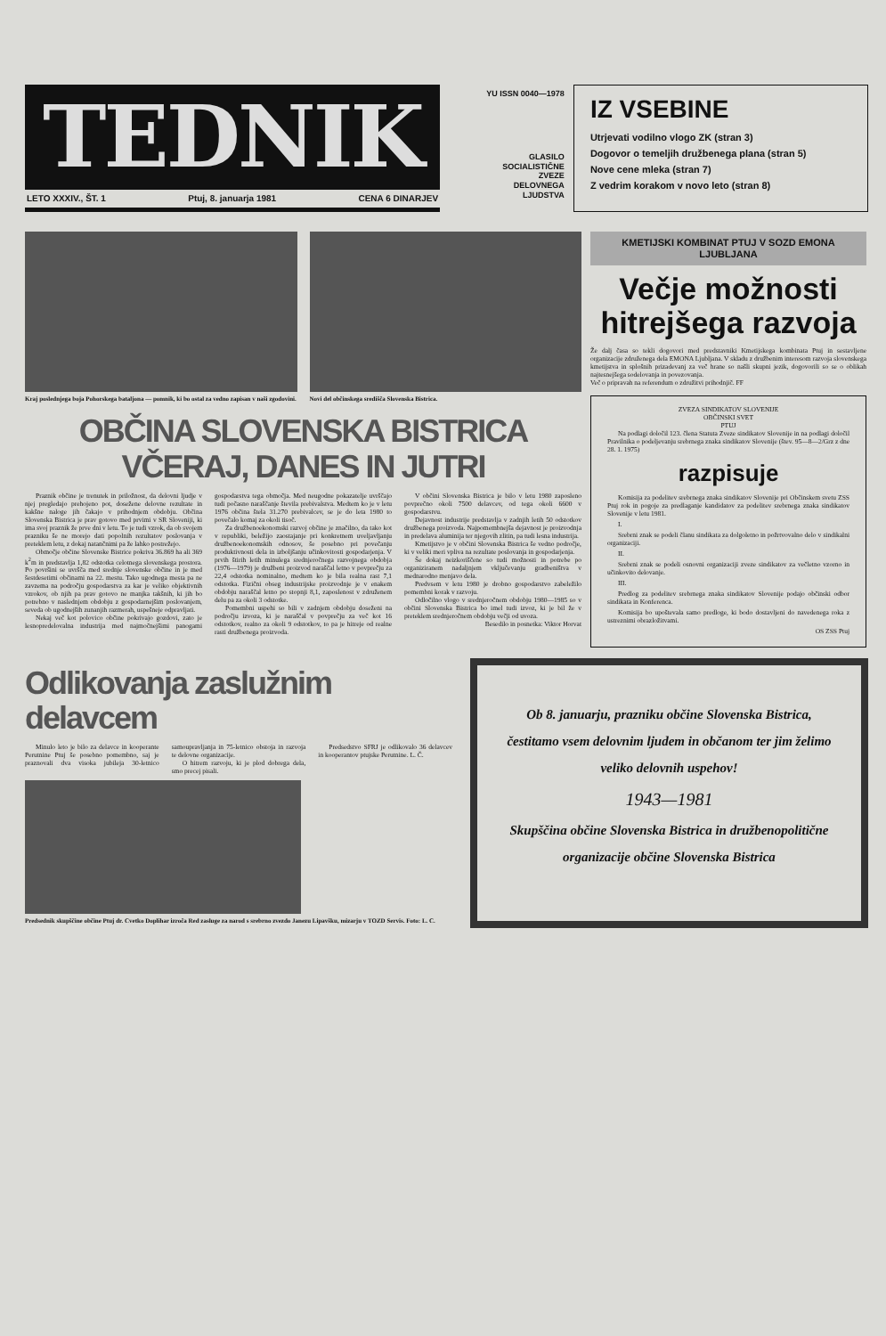TEDNIK
LETO XXXIV., ŠT. 1 Ptuj, 8. januarja 1981 CENA 6 DINARJEV
YU ISSN 0040—1978
GLASILO
SOCIALISTIČNE
ZVEZE
DELOVNEGA
LJUDSTVA
IZ VSEBINE
Utrjevati vodilno vlogo ZK (stran 3)
Dogovor o temeljih družbenega plana (stran 5)
Nove cene mleka (stran 7)
Z vedrim korakom v novo leto (stran 8)
Kraj poslednjega boja Pohorskega bataljona — pomnik, ki bo ostal za vedno zapisan v naši zgodovini.
Novi del občinskega središča Slovenska Bistrica.
OBČINA SLOVENSKA BISTRICA VČERAJ, DANES IN JUTRI
Praznik občine je trenutek in priložnost, da delovni ljudje v njej pregledajo prehojeno pot, dosežene delovne rezultate in kakšne naloge jih čakajo v prihodnjem obdobju. Občina Slovenska Bistrica je prav gotovo med prvimi v SR Sloveniji, ki ima svoj praznik že prve dni v letu. To je tudi vzrok, da ob svojem prazniku še ne morejo dati popolnih rezultatov poslovanja v preteklem letu, z dokaj natančnimi pa že lahko postrežejo.
Območje občine Slovenske Bistrice pokriva 36.869 ha ali 369 k<sup>2</sup>m in predstavlja 1,82 odstotka celotnega slovenskega prostora. Po površini se uvršča med srednje slovenske občine in je med šestdesetimi občinami na 22. mestu. Tako ugodnega mesta pa ne zavzema na področju gospodarstva za kar je veliko objektivnih vzrokov, ob njih pa prav gotovo ne manjka takšnih, ki jih bo potrebno v naslednjem obdobju z gospodarnejšim poslovanjem, seveda ob ugodnejših zunanjih razmerah, uspešneje odpravljati.
Nekaj več kot polovico občine pokrivajo gozdovi, zato je lesnopredelovalna industrija med najmočnejšimi panogami gospodarstva tega območja. Med neugodne pokazatelje uvrščajo tudi počasno naraščanje števila prebivalstva. Medtem ko je v letu 1976 občina štela 31.270 prebivalcev, se je do leta 1980 to povečalo komaj za okoli tisoč.
Za družbenoekonomski razvoj občine je značilno, da tako kot v republiki, beležijo zaostajanje pri konkretnem uveljavljanju družbenoekonomskih odnosov, še posebno pri povečanju produktivnosti dela in izboljšanju učinkovitosti gospodarjenja. V prvih štirih letih minulega srednjeročnega razvojnega obdobja (1976—1979) je družbeni proizvod naraščal letno v povprečju za 22,4 odstotka nominalno, medtem ko je bila realna rast 7,1 odstotka. Fizični obseg industrijske proizvodnje je v enakem obdobju naraščal letno po stopnji 8,1, zaposlenost v združenem delu pa za okoli 3 odstotke.
Pomembni uspehi so bili v zadnjem obdobju doseženi na področju izvoza, ki je naraščal v povprečju za več kot 16 odstotkov, realno za okoli 9 odstotkov, to pa je hitreje od realne rasti družbenega proizvoda.
V občini Slovenska Bistrica je bilo v letu 1980 zaposleno povprečno okoli 7500 delavcev, od tega okoli 6600 v gospodarstvu.
Dejavnost industrije predstavlja v zadnjih letih 50 odstotkov družbenega proizvoda. Najpomembnejša dejavnost je proizvodnja in predelava aluminija ter njegovih zlitin, pa tudi lesna industrija.
Kmetijstvo je v občini Slovenska Bistrica še vedno področje, ki v veliki meri vpliva na rezultate poslovanja in gospodarjenja.
Še dokaj neizkoriščene so tudi možnosti in potrebe po organiziranem nadaljnjem vključevanju gradbeništva v mednarodno menjavo dela.
Predvsem v letu 1980 je drobno gospodarstvo zabeležilo pomembni korak v razvoju.
Odločilno vlogo v srednjeročnem obdobju 1980—1985 so v občini Slovenska Bistrica bo imel tudi izvoz, ki je bil že v preteklem srednjeročnem obdobju večji od uvoza.
Besedilo in posnetka: Viktor Horvat
KMETIJSKI KOMBINAT PTUJ V SOZD EMONA LJUBLJANA
Večje možnosti hitrejšega razvoja
Že dalj časa so tekli dogovori med predstavniki Kmetijskega kombinata Ptuj in sestavljene organizacije združenega dela EMONA Ljubljana. V skladu z družbenim interesom razvoja slovenskega kmetijstva in splošnih prizadevanj za več hrane so našli skupni jezik, dogovorili so se o oblikah najtesnejšega sodelovanja in povezovanja.
Več o pripravah na referendum o združitvi prihodnjič. FF
ZVEZA SINDIKATOV SLOVENIJE
OBČINSKI SVET
PTUJ
Na podlagi določil 123. člena Statuta Zveze sindikatov Slovenije in na podlagi določil Pravilnika o podeljevanju srebrnega znaka sindikatov Slovenije (štev. 95—8—2/Grz z dne 28. 1. 1975)
razpisuje
Komisija za podelitev srebrnega znaka sindikatov Slovenije pri Občinskem svetu ZSS Ptuj rok in pogoje za predlaganje kandidatov za podelitev srebrnega znaka sindikatov Slovenije v letu 1981.
I.
Srebrni znak se podeli članu sindikata za dolgoletno in požrtvovalno delo v sindikalni organizaciji.
II.
Srebrni znak se podeli osnovni organizaciji zveze sindikatov za večletno vzorno in učinkovito delovanje.
III.
Predlog za podelitev srebrnega znaka sindikatov Slovenije podajo občinski odbor sindikata in Konferenca.
Komisija bo upoštevala samo predloge, ki bodo dostavljeni do navedenega roka z ustreznimi obrazložitvami.
OS ZSS Ptuj
Odlikovanja zaslužnim delavcem
Minulo leto je bilo za delavce in kooperante Perutnine Ptuj še posebno pomembno, saj je praznovali dva visoka jubileja 30-letnico samoupravljanja in 75-letnico obstoja in razvoja te delovne organizacije.
O hitrem razvoju, ki je plod dobrega dela, smo precej pisali.
Predsedstvo SFRJ je odlikovalo 36 delavcev in kooperantov ptujske Perutnine. L. Č.
Predsednik skupščine občine Ptuj dr. Cvetko Doplihar izroča Red zasluge za narod s srebrno zvezdo Janezu Lipavšku, mizarju v TOZD Servis. Foto: L. C.
Ob 8. januarju, prazniku občine Slovenska Bistrica,
čestitamo vsem delovnim ljudem in občanom ter jim želimo veliko delovnih uspehov!
1943—1981
Skupščina občine Slovenska Bistrica in družbenopolitične organizacije občine Slovenska Bistrica